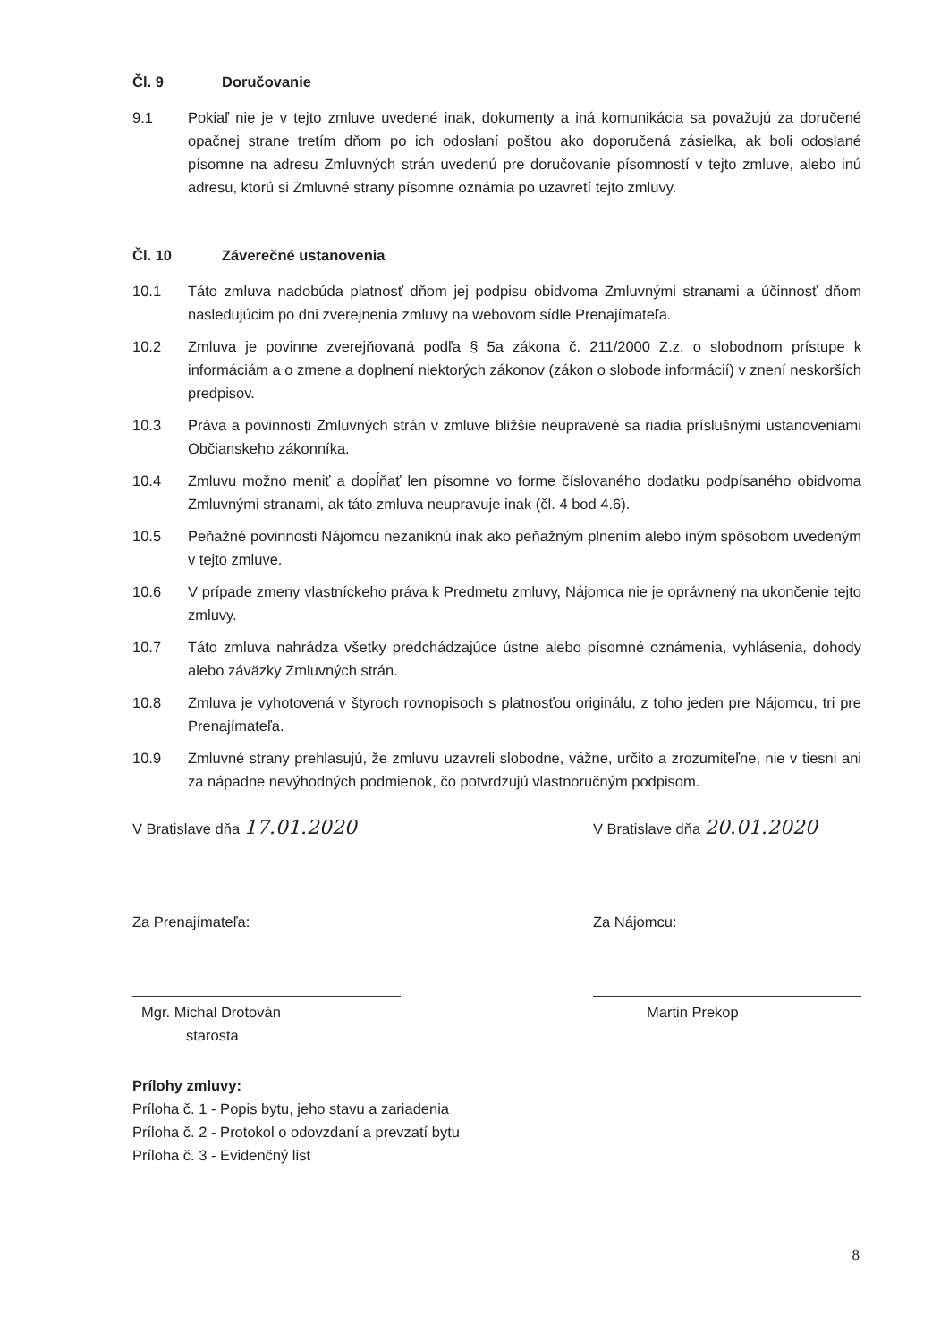Čl. 9 Doručovanie
9.1 Pokiaľ nie je v tejto zmluve uvedené inak, dokumenty a iná komunikácia sa považujú za doručené opačnej strane tretím dňom po ich odoslaní poštou ako doporučená zásielka, ak boli odoslané písomne na adresu Zmluvných strán uvedenú pre doručovanie písomností v tejto zmluve, alebo inú adresu, ktorú si Zmluvné strany písomne oznámia po uzavretí tejto zmluvy.
Čl. 10 Záverečné ustanovenia
10.1 Táto zmluva nadobúda platnosť dňom jej podpisu obidvoma Zmluvnými stranami a účinnosť dňom nasledujúcim po dni zverejnenia zmluvy na webovom sídle Prenajímateľa.
10.2 Zmluva je povinne zverejňovaná podľa § 5a zákona č. 211/2000 Z.z. o slobodnom prístupe k informáciám a o zmene a doplnení niektorých zákonov (zákon o slobode informácií) v znení neskorších predpisov.
10.3 Práva a povinnosti Zmluvných strán v zmluve bližšie neupravené sa riadia príslušnými ustanoveniami Občianskeho zákonníka.
10.4 Zmluvu možno meniť a dopĺňať len písomne vo forme číslovaného dodatku podpísaného obidvoma Zmluvnými stranami, ak táto zmluva neupravuje inak (čl. 4 bod 4.6).
10.5 Peňažné povinnosti Nájomcu nezaniknú inak ako peňažným plnením alebo iným spôsobom uvedeným v tejto zmluve.
10.6 V prípade zmeny vlastníckeho práva k Predmetu zmluvy, Nájomca nie je oprávnený na ukončenie tejto zmluvy.
10.7 Táto zmluva nahrádza všetky predchádzajúce ústne alebo písomné oznámenia, vyhlásenia, dohody alebo záväzky Zmluvných strán.
10.8 Zmluva je vyhotovená v štyroch rovnopisoch s platnosťou originálu, z toho jeden pre Nájomcu, tri pre Prenajímateľa.
10.9 Zmluvné strany prehlasujú, že zmluvu uzavreli slobodne, vážne, určito a zrozumiteľne, nie v tiesni ani za nápadne nevýhodných podmienok, čo potvrdzujú vlastnoručným podpisom.
V Bratislave dňa 17.01.2020
Za Prenajímateľa:
Mgr. Michal Drotován
starosta
V Bratislave dňa 20.01.2020
Za Nájomcu:
Martin Prekop
Prílohy zmluvy:
Príloha č. 1 - Popis bytu, jeho stavu a zariadenia
Príloha č. 2 - Protokol o odovzdaní a prevzatí bytu
Príloha č. 3 - Evidenčný list
8